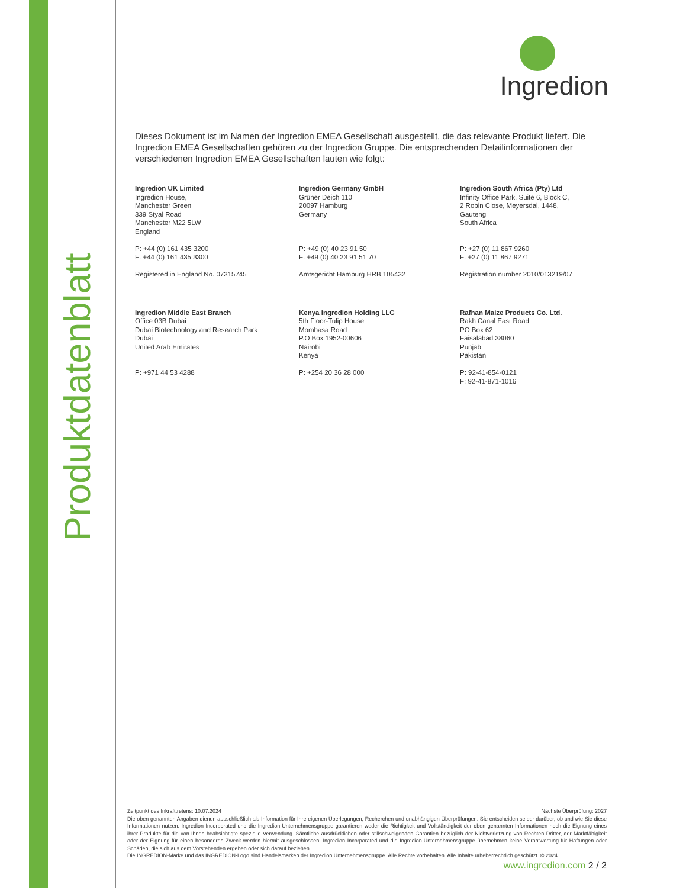Produktdatenblatt
Ingredion
Dieses Dokument ist im Namen der Ingredion EMEA Gesellschaft ausgestellt, die das relevante Produkt liefert. Die Ingredion EMEA Gesellschaften gehören zu der Ingredion Gruppe. Die entsprechenden Detailinformationen der verschiedenen Ingredion EMEA Gesellschaften lauten wie folgt:
Ingredion UK Limited
Ingredion House,
Manchester Green
339 Styal Road
Manchester M22 5LW
England
P: +44 (0) 161 435 3200
F: +44 (0) 161 435 3300
Registered in England No. 07315745
Ingredion Germany GmbH
Grüner Deich 110
20097 Hamburg
Germany
P: +49 (0) 40 23 91 50
F: +49 (0) 40 23 91 51 70
Amtsgericht Hamburg HRB 105432
Ingredion South Africa (Pty) Ltd
Infinity Office Park, Suite 6, Block C,
2 Robin Close, Meyersdal, 1448,
Gauteng
South Africa
P: +27 (0) 11 867 9260
F: +27 (0) 11 867 9271
Registration number 2010/013219/07
Ingredion Middle East Branch
Office 03B Dubai
Dubai Biotechnology and Research Park
Dubai
United Arab Emirates
P: +971 44 53 4288
Kenya Ingredion Holding LLC
5th Floor-Tulip House
Mombasa Road
P.O Box 1952-00606
Nairobi
Kenya
P: +254 20 36 28 000
Rafhan Maize Products Co. Ltd.
Rakh Canal East Road
PO Box 62
Faisalabad 38060
Punjab
Pakistan
P: 92-41-854-0121
F: 92-41-871-1016
Zeitpunkt des Inkrafttretens: 10.07.2024 Nächste Überprüfung: 2027
Die oben genannten Angaben dienen ausschließlich als Information für Ihre eigenen Überlegungen, Recherchen und unabhängigen Überprüfungen. Sie entscheiden selber darüber, ob und wie Sie diese Informationen nutzen. Ingredion Incorporated und die Ingredion-Unternehmensgruppe garantieren weder die Richtigkeit und Vollständigkeit der oben genannten Informationen noch die Eignung eines ihrer Produkte für die von Ihnen beabsichtigte spezielle Verwendung. Sämtliche ausdrücklichen oder stillschweigenden Garantien bezüglich der Nichtverletzung von Rechten Dritter, der Marktfähigkeit oder der Eignung für einen besonderen Zweck werden hiermit ausgeschlossen. Ingredion Incorporated und die Ingredion-Unternehmensgruppe übernehmen keine Verantwortung für Haftungen oder Schäden, die sich aus dem Vorstehenden ergeben oder sich darauf beziehen.
Die INGREDION-Marke und das INGREDION-Logo sind Handelsmarken der Ingredion Unternehmensgruppe. Alle Rechte vorbehalten. Alle Inhalte urheberrechtlich geschützt. © 2024.
www.ingredion.com 2 / 2